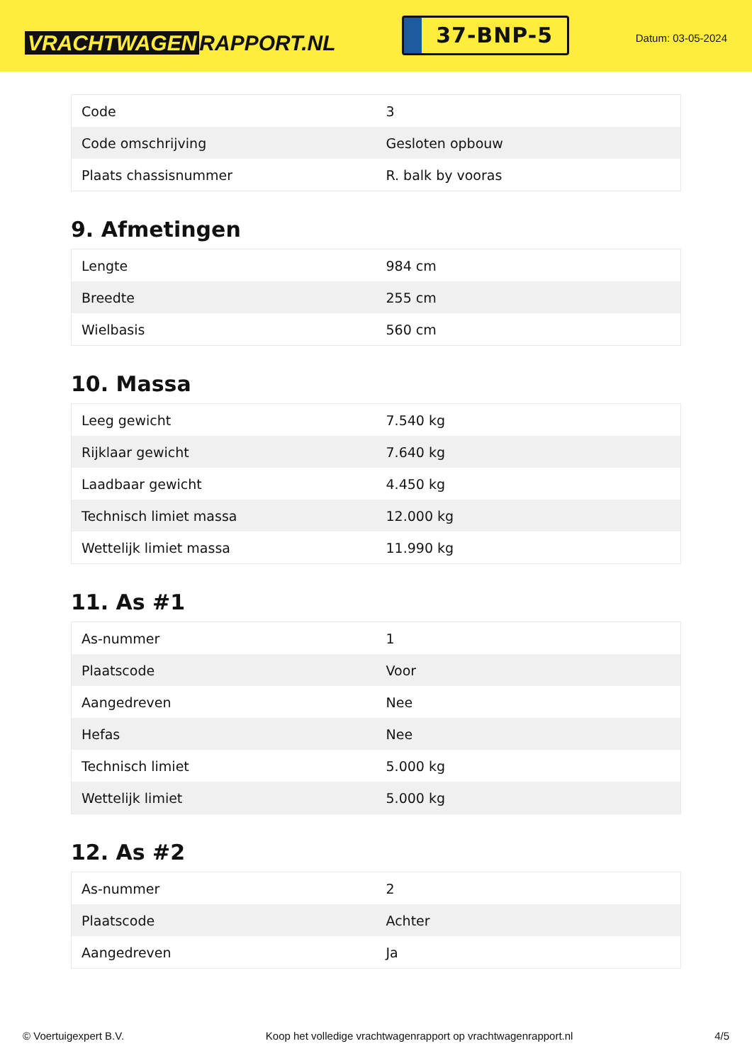VRACHTWAGEN RAPPORT.NL
37-BNP-5
Datum: 03-05-2024
| Code | 3 |
| Code omschrijving | Gesloten opbouw |
| Plaats chassisnummer | R. balk by vooras |
9. Afmetingen
| Lengte | 984 cm |
| Breedte | 255 cm |
| Wielbasis | 560 cm |
10. Massa
| Leeg gewicht | 7.540 kg |
| Rijklaar gewicht | 7.640 kg |
| Laadbaar gewicht | 4.450 kg |
| Technisch limiet massa | 12.000 kg |
| Wettelijk limiet massa | 11.990 kg |
11. As #1
| As-nummer | 1 |
| Plaatscode | Voor |
| Aangedreven | Nee |
| Hefas | Nee |
| Technisch limiet | 5.000 kg |
| Wettelijk limiet | 5.000 kg |
12. As #2
| As-nummer | 2 |
| Plaatscode | Achter |
| Aangedreven | Ja |
© Voertuigexpert B.V. Koop het volledige vrachtwagenrapport op vrachtwagenrapport.nl 4/5